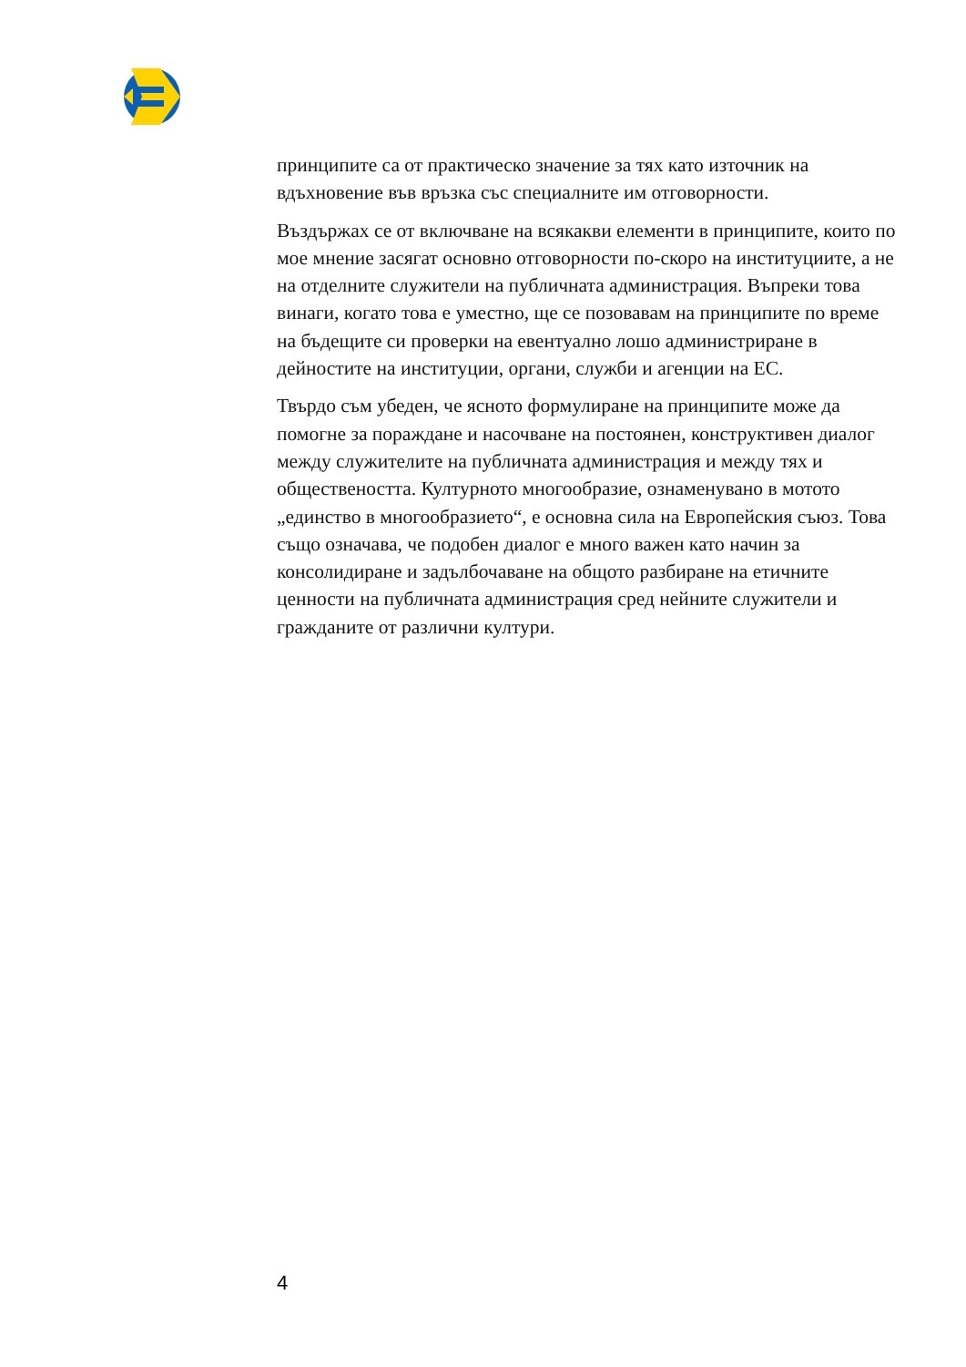принципите са от практическо значение за тях като източник на вдъхновение във връзка със специалните им отговорности.
Въздържах се от включване на всякакви елементи в принципите, които по мое мнение засягат основно отговорности по-скоро на институциите, а не на отделните служители на публичната администрация. Въпреки това винаги, когато това е уместно, ще се позовавам на принципите по време на бъдещите си проверки на евентуално лошо администриране в дейностите на институции, органи, служби и агенции на ЕС.
Твърдо съм убеден, че ясното формулиране на принципите може да помогне за пораждане и насочване на постоянен, конструктивен диалог между служителите на публичната администрация и между тях и обществеността. Културното многообразие, ознаменувано в мотото „единство в многообразието“, е основна сила на Европейския съюз. Това също означава, че подобен диалог е много важен като начин за консолидиране и задълбочаване на общото разбиране на етичните ценности на публичната администрация сред нейните служители и гражданите от различни култури.
4